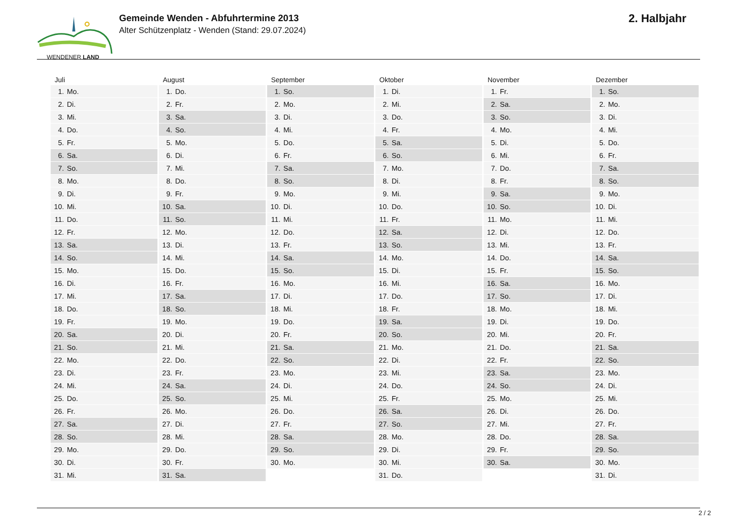WENDENER LAND
Gemeinde Wenden - Abfuhrtermine 2013
Alter Schützenplatz - Wenden (Stand: 29.07.2024)
2. Halbjahr
| Juli | August | September | Oktober | November | Dezember |
| --- | --- | --- | --- | --- | --- |
| 1. Mo. | 1. Do. | 1. So. | 1. Di. | 1. Fr. | 1. So. |
| 2. Di. | 2. Fr. | 2. Mo. | 2. Mi. | 2. Sa. | 2. Mo. |
| 3. Mi. | 3. Sa. | 3. Di. | 3. Do. | 3. So. | 3. Di. |
| 4. Do. | 4. So. | 4. Mi. | 4. Fr. | 4. Mo. | 4. Mi. |
| 5. Fr. | 5. Mo. | 5. Do. | 5. Sa. | 5. Di. | 5. Do. |
| 6. Sa. | 6. Di. | 6. Fr. | 6. So. | 6. Mi. | 6. Fr. |
| 7. So. | 7. Mi. | 7. Sa. | 7. Mo. | 7. Do. | 7. Sa. |
| 8. Mo. | 8. Do. | 8. So. | 8. Di. | 8. Fr. | 8. So. |
| 9. Di. | 9. Fr. | 9. Mo. | 9. Mi. | 9. Sa. | 9. Mo. |
| 10. Mi. | 10. Sa. | 10. Di. | 10. Do. | 10. So. | 10. Di. |
| 11. Do. | 11. So. | 11. Mi. | 11. Fr. | 11. Mo. | 11. Mi. |
| 12. Fr. | 12. Mo. | 12. Do. | 12. Sa. | 12. Di. | 12. Do. |
| 13. Sa. | 13. Di. | 13. Fr. | 13. So. | 13. Mi. | 13. Fr. |
| 14. So. | 14. Mi. | 14. Sa. | 14. Mo. | 14. Do. | 14. Sa. |
| 15. Mo. | 15. Do. | 15. So. | 15. Di. | 15. Fr. | 15. So. |
| 16. Di. | 16. Fr. | 16. Mo. | 16. Mi. | 16. Sa. | 16. Mo. |
| 17. Mi. | 17. Sa. | 17. Di. | 17. Do. | 17. So. | 17. Di. |
| 18. Do. | 18. So. | 18. Mi. | 18. Fr. | 18. Mo. | 18. Mi. |
| 19. Fr. | 19. Mo. | 19. Do. | 19. Sa. | 19. Di. | 19. Do. |
| 20. Sa. | 20. Di. | 20. Fr. | 20. So. | 20. Mi. | 20. Fr. |
| 21. So. | 21. Mi. | 21. Sa. | 21. Mo. | 21. Do. | 21. Sa. |
| 22. Mo. | 22. Do. | 22. So. | 22. Di. | 22. Fr. | 22. So. |
| 23. Di. | 23. Fr. | 23. Mo. | 23. Mi. | 23. Sa. | 23. Mo. |
| 24. Mi. | 24. Sa. | 24. Di. | 24. Do. | 24. So. | 24. Di. |
| 25. Do. | 25. So. | 25. Mi. | 25. Fr. | 25. Mo. | 25. Mi. |
| 26. Fr. | 26. Mo. | 26. Do. | 26. Sa. | 26. Di. | 26. Do. |
| 27. Sa. | 27. Di. | 27. Fr. | 27. So. | 27. Mi. | 27. Fr. |
| 28. So. | 28. Mi. | 28. Sa. | 28. Mo. | 28. Do. | 28. Sa. |
| 29. Mo. | 29. Do. | 29. So. | 29. Di. | 29. Fr. | 29. So. |
| 30. Di. | 30. Fr. | 30. Mo. | 30. Mi. | 30. Sa. | 30. Mo. |
| 31. Mi. | 31. Sa. | | 31. Do. | | 31. Di. |
2 / 2